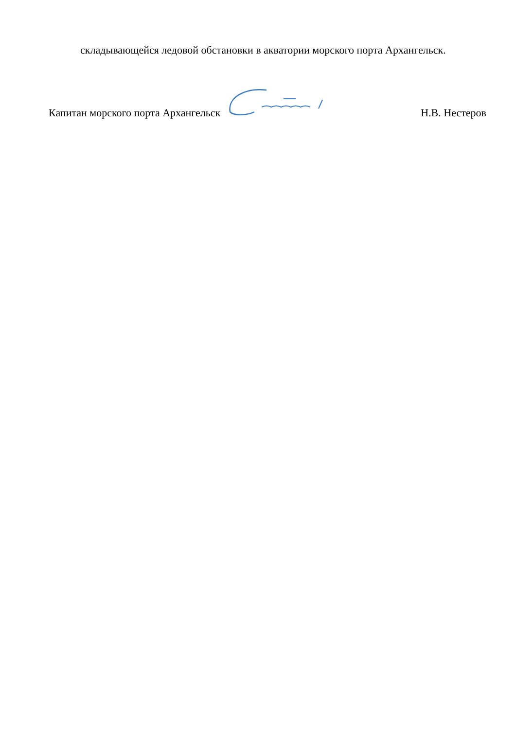складывающейся ледовой обстановки в акватории морского порта Архангельск.
Капитан морского порта Архангельск Н.В. Нестеров